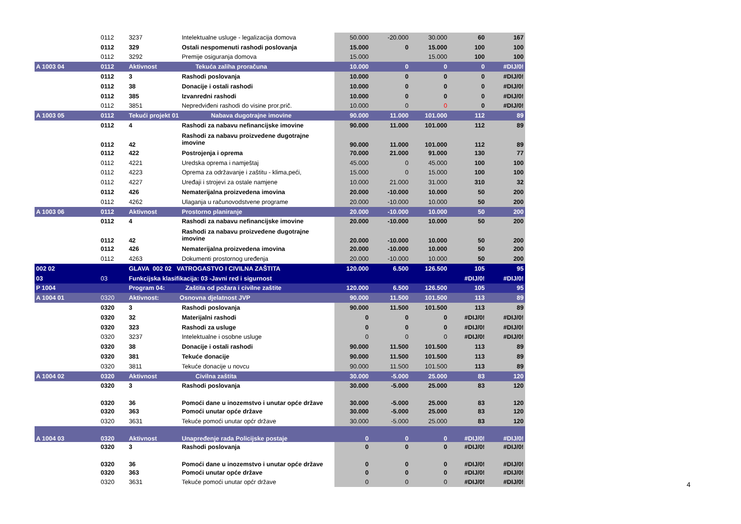| | 0112 | 3237 | Intelektualne usluge - legalizacija domova | 50.000 | -20.000 | 30.000 | 60 | 167 |
| | 0112 | 329 | Ostali nespomenuti rashodi poslovanja | 15.000 | 0 | 15.000 | 100 | 100 |
| | 0112 | 3292 | Premije osiguranja domova | 15.000 | | 15.000 | 100 | 100 |
| A 1003 04 | 0112 | Aktivnost | Tekuća zaliha proračuna | 10.000 | 0 | 0 | 0 | #DIJ/0! |
| | 0112 | 3 | Rashodi poslovanja | 10.000 | 0 | 0 | 0 | #DIJ/0! |
| | 0112 | 38 | Donacije i ostali rashodi | 10.000 | 0 | 0 | 0 | #DIJ/0! |
| | 0112 | 385 | Izvanredni rashodi | 10.000 | 0 | 0 | 0 | #DIJ/0! |
| | 0112 | 3851 | Nepredviđeni rashodi do visine pror.prič. | 10.000 | 0 | 0 | 0 | #DIJ/0! |
| A 1003 05 | 0112 | Tekući projekt 01 | Nabava dugotrajne imovine | 90.000 | 11.000 | 101.000 | 112 | 89 |
| | 0112 | 4 | Rashodi za nabavu nefinancijske imovine | 90.000 | 11.000 | 101.000 | 112 | 89 |
| | 0112 | 42 | Rashodi za nabavu proizvedene dugotrajne imovine | 90.000 | 11.000 | 101.000 | 112 | 89 |
| | 0112 | 422 | Postrojenja i oprema | 70.000 | 21.000 | 91.000 | 130 | 77 |
| | 0112 | 4221 | Uredska oprema i namještaj | 45.000 | 0 | 45.000 | 100 | 100 |
| | 0112 | 4223 | Oprema za održavanje i zaštitu - klima,peći, | 15.000 | 0 | 15.000 | 100 | 100 |
| | 0112 | 4227 | Uređaji i strojevi za ostale namjene | 10.000 | 21.000 | 31.000 | 310 | 32 |
| | 0112 | 426 | Nematerijalna proizvedena imovina | 20.000 | -10.000 | 10.000 | 50 | 200 |
| | 0112 | 4262 | Ulaganja u računovodstvene programe | 20.000 | -10.000 | 10.000 | 50 | 200 |
| A 1003 06 | 0112 | Aktivnost | Prostorno planiranje | 20.000 | -10.000 | 10.000 | 50 | 200 |
| | 0112 | 4 | Rashodi za nabavu nefinancijske imovine | 20.000 | -10.000 | 10.000 | 50 | 200 |
| | 0112 | 42 | Rashodi za nabavu proizvedene dugotrajne imovine | 20.000 | -10.000 | 10.000 | 50 | 200 |
| | 0112 | 426 | Nematerijalna proizvedena imovina | 20.000 | -10.000 | 10.000 | 50 | 200 |
| | 0112 | 4263 | Dokumenti prostornog uređenja | 20.000 | -10.000 | 10.000 | 50 | 200 |
| 002 02 | | GLAVA 002 02 VATROGASTVO I CIVILNA ZAŠTITA | | 120.000 | 6.500 | 126.500 | 105 | 95 |
| 03 | 03 | Funkcijska klasifikacija: 03 -Javni red i sigurnost | | | | | #DIJ/0! | #DIJ/0! |
| P 1004 | | Program 04: Zaštita od požara i civilne zaštite | | 120.000 | 6.500 | 126.500 | 105 | 95 |
| A 1004 01 | 0320 | Aktivnost: Osnovna djelatnost JVP | | 90.000 | 11.500 | 101.500 | 113 | 89 |
| | 0320 | 3 | Rashodi poslovanja | 90.000 | 11.500 | 101.500 | 113 | 89 |
| | 0320 | 32 | Materijalni rashodi | 0 | 0 | 0 | #DIJ/0! | #DIJ/0! |
| | 0320 | 323 | Rashodi za usluge | 0 | 0 | 0 | #DIJ/0! | #DIJ/0! |
| | 0320 | 3237 | Intelektualne i osobne usluge | 0 | 0 | 0 | #DIJ/0! | #DIJ/0! |
| | 0320 | 38 | Donacije i ostali rashodi | 90.000 | 11.500 | 101.500 | 113 | 89 |
| | 0320 | 381 | Tekuće donacije | 90.000 | 11.500 | 101.500 | 113 | 89 |
| | 0320 | 3811 | Tekuće donacije u novcu | 90.000 | 11.500 | 101.500 | 113 | 89 |
| A 1004 02 | 0320 | Aktivnost | Civilna zaštita | 30.000 | -5.000 | 25.000 | 83 | 120 |
| | 0320 | 3 | Rashodi poslovanja | 30.000 | -5.000 | 25.000 | 83 | 120 |
| | 0320 | 36 | Pomoći dane u inozemstvo i unutar opće države | 30.000 | -5.000 | 25.000 | 83 | 120 |
| | 0320 | 363 | Pomoći unutar opće države | 30.000 | -5.000 | 25.000 | 83 | 120 |
| | 0320 | 3631 | Tekuće pomoći unutar općr države | 30.000 | -5.000 | 25.000 | 83 | 120 |
| A 1004 03 | 0320 | Aktivnost | Unapređenje rada Policijske postaje | 0 | 0 | 0 | #DIJ/0! | #DIJ/0! |
| | 0320 | 3 | Rashodi poslovanja | 0 | 0 | 0 | #DIJ/0! | #DIJ/0! |
| | 0320 | 36 | Pomoći dane u inozemstvo i unutar opće države | 0 | 0 | 0 | #DIJ/0! | #DIJ/0! |
| | 0320 | 363 | Pomoći unutar opće države | 0 | 0 | 0 | #DIJ/0! | #DIJ/0! |
| | 0320 | 3631 | Tekuće pomoći unutar općr države | 0 | 0 | 0 | #DIJ/0! | #DIJ/0! |
4